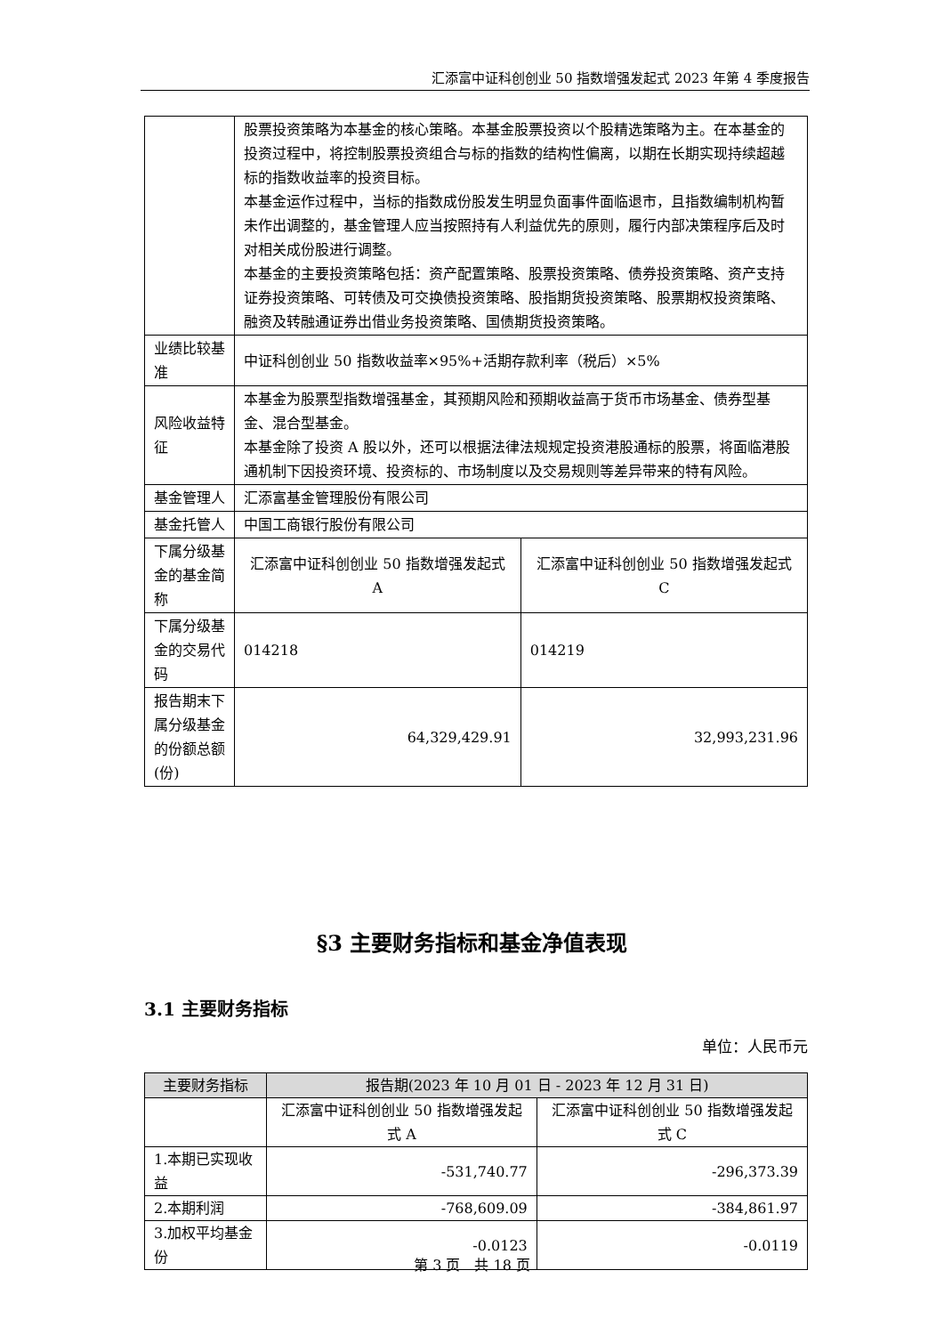汇添富中证科创创业 50 指数增强发起式 2023 年第 4 季度报告
| | 股票投资策略为本基金的核心策略。本基金股票投资以个股精选策略为主。在本基金的投资过程中，将控制股票投资组合与标的指数的结构性偏离，以期在长期实现持续超越标的指数收益率的投资目标。 本基金运作过程中，当标的指数成份股发生明显负面事件面临退市，且指数编制机构暂未作出调整的，基金管理人应当按照持有人利益优先的原则，履行内部决策程序后及时对相关成份股进行调整。 本基金的主要投资策略包括：资产配置策略、股票投资策略、债券投资策略、资产支持证券投资策略、可转债及可交换债投资策略、股指期货投资策略、股票期权投资策略、融资及转融通证券出借业务投资策略、国债期货投资策略。 | |
| 业绩比较基准 | 中证科创创业 50 指数收益率×95%+活期存款利率（税后）×5% | |
| 风险收益特征 | 本基金为股票型指数增强基金，其预期风险和预期收益高于货币市场基金、债券型基金、混合型基金。 本基金除了投资 A 股以外，还可以根据法律法规规定投资港股通标的股票，将面临港股通机制下因投资环境、投资标的、市场制度以及交易规则等差异带来的特有风险。 | |
| 基金管理人 | 汇添富基金管理股份有限公司 | |
| 基金托管人 | 中国工商银行股份有限公司 | |
| 下属分级基金的基金简称 | 汇添富中证科创创业 50 指数增强发起式 A | 汇添富中证科创创业 50 指数增强发起式 C |
| 下属分级基金的交易代码 | 014218 | 014219 |
| 报告期末下属分级基金的份额总额(份) | 64,329,429.91 | 32,993,231.96 |
§3 主要财务指标和基金净值表现
3.1 主要财务指标
单位：人民币元
| 主要财务指标 | 报告期(2023 年 10 月 01 日 - 2023 年 12 月 31 日) | |
| --- | --- | --- |
| | 汇添富中证科创创业 50 指数增强发起式 A | 汇添富中证科创创业 50 指数增强发起式 C |
| 1.本期已实现收益 | -531,740.77 | -296,373.39 |
| 2.本期利润 | -768,609.09 | -384,861.97 |
| 3.加权平均基金份 | -0.0123 | -0.0119 |
第 3 页　共 18 页